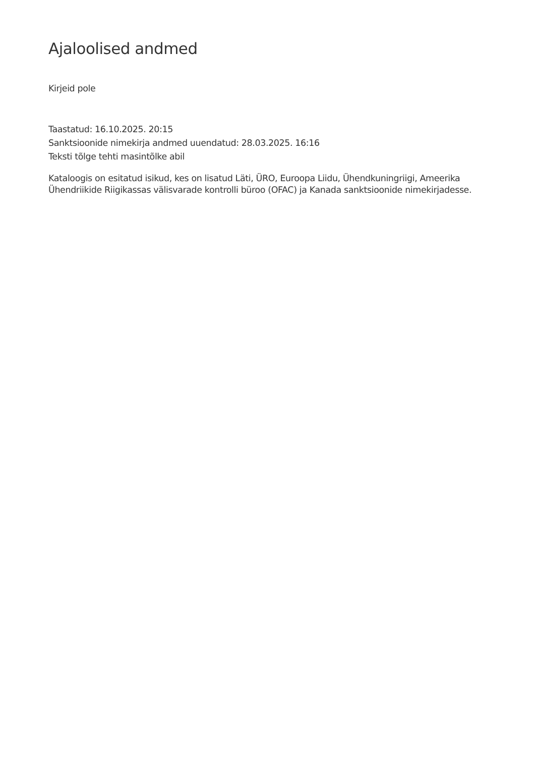Ajaloolised andmed
Kirjeid pole
Taastatud: 16.10.2025. 20:15
Sanktsioonide nimekirja andmed uuendatud: 28.03.2025. 16:16
Teksti tõlge tehti masintõlke abil
Kataloogis on esitatud isikud, kes on lisatud Läti, ÜRO, Euroopa Liidu, Ühendkuningriigi, Ameerika Ühendriikide Riigikassas välisvarade kontrolli büroo (OFAC) ja Kanada sanktsioonide nimekirjadesse.